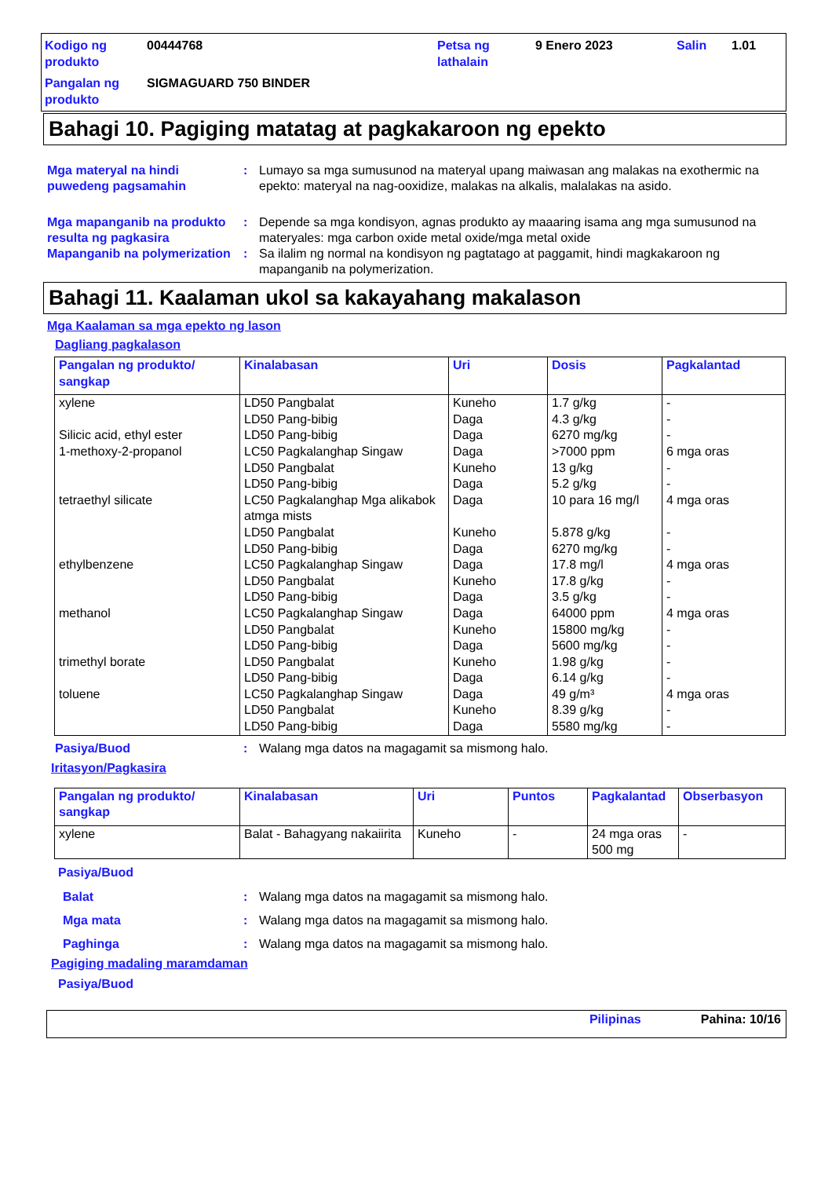Kodigo ng produkto
00444768
Petsa ng lathalain
9 Enero 2023
Salin
1.01
Pangalan ng produkto
SIGMAGUARD 750 BINDER
Bahagi 10. Pagiging matatag at pagkakaroon ng epekto
Mga materyal na hindi puwedeng pagsamahin
:
Lumayo sa mga sumusunod na materyal upang maiwasan ang malakas na exothermic na epekto: materyal na nag-ooxidize, malakas na alkalis, malalakas na asido.
Mga mapanganib na produkto resulta ng pagkasira
:
Depende sa mga kondisyon, agnas produkto ay maaaring isama ang mga sumusunod na materyales: mga carbon oxide metal oxide/mga metal oxide
Mapanganib na polymerization
:
Sa ilalim ng normal na kondisyon ng pagtatago at paggamit, hindi magkakaroon ng mapanganib na polymerization.
Bahagi 11. Kaalaman ukol sa kakayahang makalason
Mga Kaalaman sa mga epekto ng lason
Dagliang pagkalason
| Pangalan ng produkto/ sangkap | Kinalabasan | Uri | Dosis | Pagkalantad |
| --- | --- | --- | --- | --- |
| xylene Silicic acid, ethyl ester 1-methoxy-2-propanol tetraethyl silicate ethylbenzene methanol trimethyl borate toluene | LD50 Pangbalat LD50 Pang-bibig LD50 Pang-bibig LC50 Pagkalanghap Singaw LD50 Pangbalat LD50 Pang-bibig LC50 Pagkalanghap Mga alikabok atmga mists LD50 Pangbalat LD50 Pang-bibig LC50 Pagkalanghap Singaw LD50 Pangbalat LD50 Pang-bibig LC50 Pagkalanghap Singaw LD50 Pangbalat LD50 Pang-bibig LD50 Pangbalat LD50 Pang-bibig LC50 Pagkalanghap Singaw LD50 Pangbalat LD50 Pang-bibig | Kuneho Daga Daga Daga Kuneho Daga Daga Kuneho Daga Daga Kuneho Daga Daga Kuneho Daga Kuneho Daga Daga Kuneho Daga | 1.7 g/kg 4.3 g/kg 6270 mg/kg >7000 ppm 13 g/kg 5.2 g/kg 10 para 16 mg/l 5.878 g/kg 6270 mg/kg 17.8 mg/l 17.8 g/kg 3.5 g/kg 64000 ppm 15800 mg/kg 5600 mg/kg 1.98 g/kg 6.14 g/kg 49 g/m³ 8.39 g/kg 5580 mg/kg | - - - 6 mga oras - - 4 mga oras - - 4 mga oras - - 4 mga oras - - - - 4 mga oras - - |
Pasiya/Buod
:
Walang mga datos na magagamit sa mismong halo.
Iritasyon/Pagkasira
| Pangalan ng produkto/ sangkap | Kinalabasan | Uri | Puntos | Pagkalantad | Obserbasyon |
| --- | --- | --- | --- | --- | --- |
| xylene | Balat - Bahagyang nakaiirita | Kuneho | - | 24 mga oras 500 mg | - |
Pasiya/Buod
Balat
:
Walang mga datos na magagamit sa mismong halo.
Mga mata
:
Walang mga datos na magagamit sa mismong halo.
Paghinga
:
Walang mga datos na magagamit sa mismong halo.
Pagiging madaling maramdaman
Pasiya/Buod
Pilipinas Pahina: 10/16